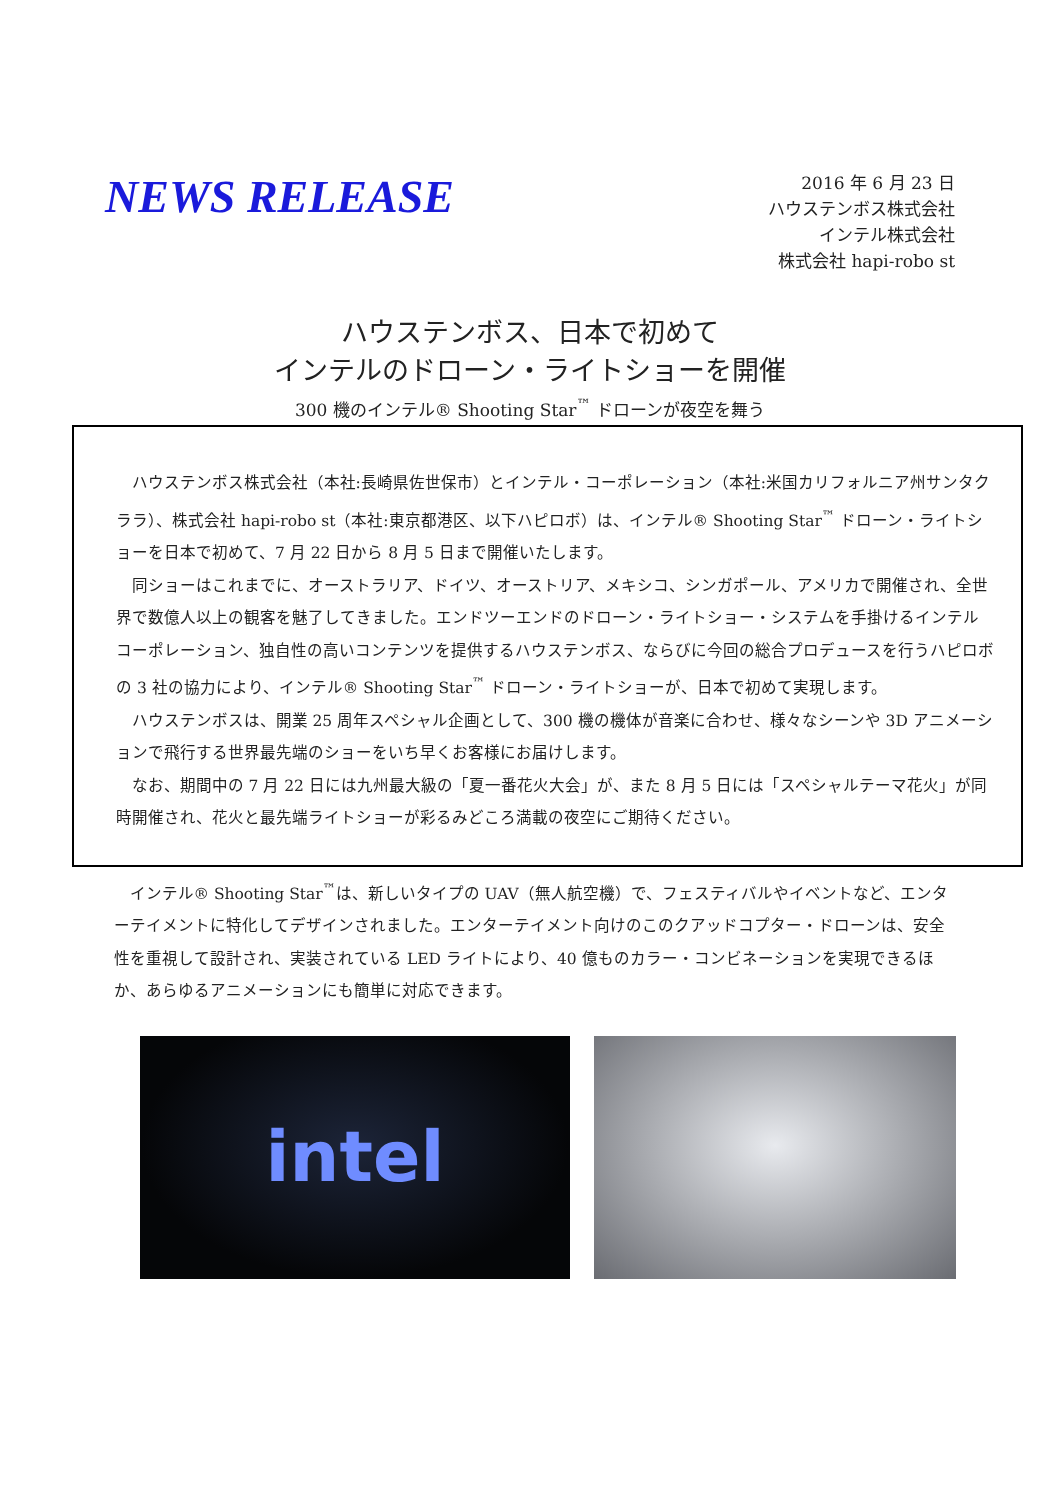NEWS RELEASE
2016 年 6 月 23 日
ハウステンボス株式会社
インテル株式会社
株式会社 hapi-robo st
ハウステンボス、日本で初めて
インテルのドローン・ライトショーを開催
300 機のインテル® Shooting Star<sup>™</sup> ドローンが夜空を舞う
ハウステンボス株式会社（本社:長崎県佐世保市）とインテル・コーポレーション（本社:米国カリフォルニア州サンタクララ）、株式会社 hapi-robo st（本社:東京都港区、以下ハピロボ）は、インテル® Shooting Star<sup>™</sup> ドローン・ライトショーを日本で初めて、7 月 22 日から 8 月 5 日まで開催いたします。
同ショーはこれまでに、オーストラリア、ドイツ、オーストリア、メキシコ、シンガポール、アメリカで開催され、全世界で数億人以上の観客を魅了してきました。エンドツーエンドのドローン・ライトショー・システムを手掛けるインテル コーポレーション、独自性の高いコンテンツを提供するハウステンボス、ならびに今回の総合プロデュースを行うハピロボの 3 社の協力により、インテル® Shooting Star<sup>™</sup> ドローン・ライトショーが、日本で初めて実現します。
ハウステンボスは、開業 25 周年スペシャル企画として、300 機の機体が音楽に合わせ、様々なシーンや 3D アニメーションで飛行する世界最先端のショーをいち早くお客様にお届けします。
なお、期間中の 7 月 22 日には九州最大級の「夏一番花火大会」が、また 8 月 5 日には「スペシャルテーマ花火」が同時開催され、花火と最先端ライトショーが彩るみどころ満載の夜空にご期待ください。
インテル® Shooting Star<sup>™</sup>は、新しいタイプの UAV（無人航空機）で、フェスティバルやイベントなど、エンターテイメントに特化してデザインされました。エンターテイメント向けのこのクアッドコプター・ドローンは、安全性を重視して設計され、実装されている LED ライトにより、40 億ものカラー・コンビネーションを実現できるほか、あらゆるアニメーションにも簡単に対応できます。
intel